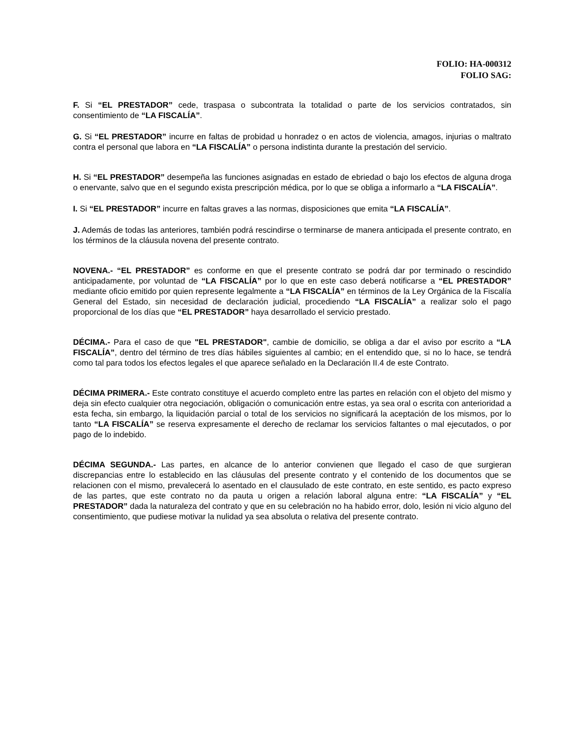FOLIO: HA-000312
FOLIO SAG:
F. Si “EL PRESTADOR” cede, traspasa o subcontrata la totalidad o parte de los servicios contratados, sin consentimiento de “LA FISCALÍA”.
G. Si “EL PRESTADOR” incurre en faltas de probidad u honradez o en actos de violencia, amagos, injurias o maltrato contra el personal que labora en “LA FISCALÍA” o persona indistinta durante la prestación del servicio.
H. Si “EL PRESTADOR” desempeña las funciones asignadas en estado de ebriedad o bajo los efectos de alguna droga o enervante, salvo que en el segundo exista prescripción médica, por lo que se obliga a informarlo a “LA FISCALÍA”.
I. Si “EL PRESTADOR” incurre en faltas graves a las normas, disposiciones que emita “LA FISCALÍA”.
J. Además de todas las anteriores, también podrá rescindirse o terminarse de manera anticipada el presente contrato, en los términos de la cláusula novena del presente contrato.
NOVENA.- “EL PRESTADOR” es conforme en que el presente contrato se podrá dar por terminado o rescindido anticipadamente, por voluntad de “LA FISCALÍA” por lo que en este caso deberá notificarse a “EL PRESTADOR” mediante oficio emitido por quien represente legalmente a “LA FISCALÍA” en términos de la Ley Orgánica de la Fiscalía General del Estado, sin necesidad de declaración judicial, procediendo “LA FISCALÍA” a realizar solo el pago proporcional de los días que “EL PRESTADOR” haya desarrollado el servicio prestado.
DÉCIMA.- Para el caso de que "EL PRESTADOR", cambie de domicilio, se obliga a dar el aviso por escrito a “LA FISCALÍA”, dentro del término de tres días hábiles siguientes al cambio; en el entendido que, si no lo hace, se tendrá como tal para todos los efectos legales el que aparece señalado en la Declaración II.4 de este Contrato.
DÉCIMA PRIMERA.- Este contrato constituye el acuerdo completo entre las partes en relación con el objeto del mismo y deja sin efecto cualquier otra negociación, obligación o comunicación entre estas, ya sea oral o escrita con anterioridad a esta fecha, sin embargo, la liquidación parcial o total de los servicios no significará la aceptación de los mismos, por lo tanto “LA FISCALÍA” se reserva expresamente el derecho de reclamar los servicios faltantes o mal ejecutados, o por pago de lo indebido.
DÉCIMA SEGUNDA.- Las partes, en alcance de lo anterior convienen que llegado el caso de que surgieran discrepancias entre lo establecido en las cláusulas del presente contrato y el contenido de los documentos que se relacionen con el mismo, prevalecerá lo asentado en el clausulado de este contrato, en este sentido, es pacto expreso de las partes, que este contrato no da pauta u origen a relación laboral alguna entre: “LA FISCALÍA” y “EL PRESTADOR” dada la naturaleza del contrato y que en su celebración no ha habido error, dolo, lesión ni vicio alguno del consentimiento, que pudiese motivar la nulidad ya sea absoluta o relativa del presente contrato.